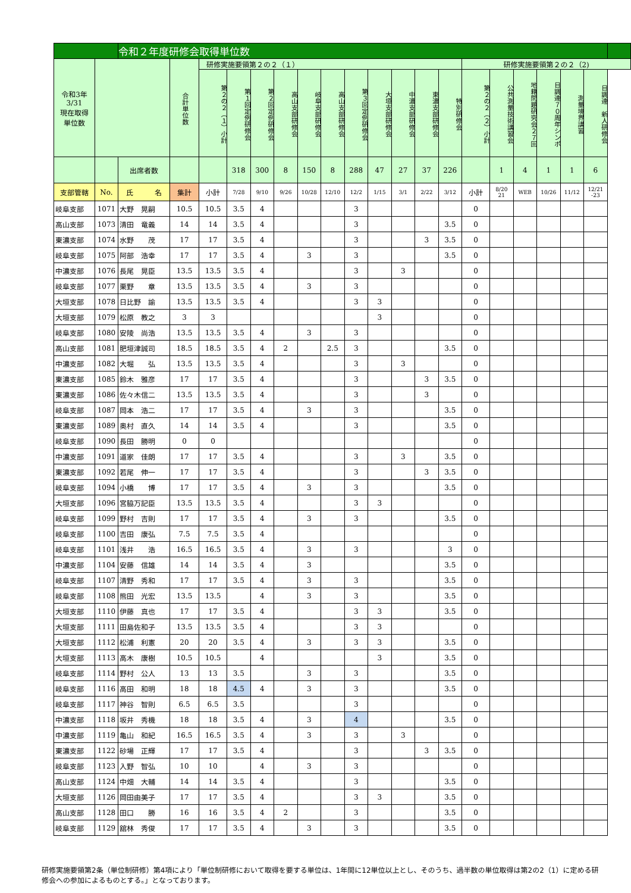| | | 令和２年度研修会取得単位数 | | | | | | | | | | | | | | | | | | | |
| 令和3年 3/31 現在取得 単位数 | | | 合計単位数 | 研修実施要領第２の２（１） | | | | | | | | | | | 研修実施要領第２の２（2) | | | | | | |
| | | | | 第２の２（１）小計 | 第１回定例研修会 | 第２回定例研修会 | 高山支部研修会 | 岐阜支部研修会 | 高山支部研修会 | 第３回定例研修会 | 大垣支部研修会 | 中濃支部研修会 | 東濃支部研修会 | 特別研修会 | 第２の２（２）小計 | 公共測量技術講習会 | 地籍問題研究会２７回 | 日調連７０周年シンポ | 測量境界講習 | 日調連 新人研修会 | |
| | | 出席者数 | | | 318 | 300 | 8 | 150 | 8 | 288 | 47 | 27 | 37 | 226 | | 1 | 4 | 1 | 1 | 6 | |
| 支部管轄 | No. | 氏 名 | 集計 | 小計 | 7/28 | 9/10 | 9/26 | 10/28 | 12/10 | 12/2 | 1/15 | 3/1 | 2/22 | 3/12 | 小計 | 8/20 21 | WEB | 10/26 | 11/12 | 12/21 -23 | |
| 岐阜支部 | 1071 | 大野 晃嗣 | 10.5 | 10.5 | 3.5 | 4 | | | | 3 | | | | | 0 | | | | | | |
| 高山支部 | 1073 | 清田 竜義 | 14 | 14 | 3.5 | 4 | | | | 3 | | | | 3.5 | 0 | | | | | | |
| 東濃支部 | 1074 | 水野 茂 | 17 | 17 | 3.5 | 4 | | | | 3 | | | 3 | 3.5 | 0 | | | | | | |
| 岐阜支部 | 1075 | 阿部 浩幸 | 17 | 17 | 3.5 | 4 | | 3 | | 3 | | | | 3.5 | 0 | | | | | | |
| 中濃支部 | 1076 | 長尾 晃臣 | 13.5 | 13.5 | 3.5 | 4 | | | | 3 | | 3 | | | 0 | | | | | | |
| 岐阜支部 | 1077 | 栗野 章 | 13.5 | 13.5 | 3.5 | 4 | | 3 | | 3 | | | | | 0 | | | | | | |
| 大垣支部 | 1078 | 日比野 諭 | 13.5 | 13.5 | 3.5 | 4 | | | | 3 | 3 | | | | 0 | | | | | | |
| 大垣支部 | 1079 | 松原 教之 | 3 | 3 | | | | | | | 3 | | | | 0 | | | | | | |
| 岐阜支部 | 1080 | 安陵 尚浩 | 13.5 | 13.5 | 3.5 | 4 | | 3 | | 3 | | | | | 0 | | | | | | |
| 高山支部 | 1081 | 肥垣津誠司 | 18.5 | 18.5 | 3.5 | 4 | 2 | | 2.5 | 3 | | | | 3.5 | 0 | | | | | | |
| 中濃支部 | 1082 | 大堀 弘 | 13.5 | 13.5 | 3.5 | 4 | | | | 3 | | 3 | | | 0 | | | | | | |
| 東濃支部 | 1085 | 鈴木 雅彦 | 17 | 17 | 3.5 | 4 | | | | 3 | | | 3 | 3.5 | 0 | | | | | | |
| 東濃支部 | 1086 | 佐々木信二 | 13.5 | 13.5 | 3.5 | 4 | | | | 3 | | | 3 | | 0 | | | | | | |
| 岐阜支部 | 1087 | 岡本 浩二 | 17 | 17 | 3.5 | 4 | | 3 | | 3 | | | | 3.5 | 0 | | | | | | |
| 東濃支部 | 1089 | 奥村 直久 | 14 | 14 | 3.5 | 4 | | | | 3 | | | | 3.5 | 0 | | | | | | |
| 岐阜支部 | 1090 | 長田 勝明 | 0 | 0 | | | | | | | | | | | 0 | | | | | | |
| 中濃支部 | 1091 | 道家 佳朗 | 17 | 17 | 3.5 | 4 | | | | 3 | | 3 | | 3.5 | 0 | | | | | | |
| 東濃支部 | 1092 | 若尾 伸一 | 17 | 17 | 3.5 | 4 | | | | 3 | | | 3 | 3.5 | 0 | | | | | | |
| 岐阜支部 | 1094 | 小橋 博 | 17 | 17 | 3.5 | 4 | | 3 | | 3 | | | | 3.5 | 0 | | | | | | |
| 大垣支部 | 1096 | 宮脇万記臣 | 13.5 | 13.5 | 3.5 | 4 | | | | 3 | 3 | | | | 0 | | | | | | |
| 岐阜支部 | 1099 | 野村 吉則 | 17 | 17 | 3.5 | 4 | | 3 | | 3 | | | | 3.5 | 0 | | | | | | |
| 岐阜支部 | 1100 | 吉田 康弘 | 7.5 | 7.5 | 3.5 | 4 | | | | | | | | | 0 | | | | | | |
| 岐阜支部 | 1101 | 浅井 浩 | 16.5 | 16.5 | 3.5 | 4 | | 3 | | 3 | | | | 3 | 0 | | | | | | |
| 中濃支部 | 1104 | 安藤 信雄 | 14 | 14 | 3.5 | 4 | | 3 | | | | | | 3.5 | 0 | | | | | | |
| 岐阜支部 | 1107 | 清野 秀和 | 17 | 17 | 3.5 | 4 | | 3 | | 3 | | | | 3.5 | 0 | | | | | | |
| 岐阜支部 | 1108 | 熊田 光宏 | 13.5 | 13.5 | | 4 | | 3 | | 3 | | | | 3.5 | 0 | | | | | | |
| 大垣支部 | 1110 | 伊藤 真也 | 17 | 17 | 3.5 | 4 | | | | 3 | 3 | | | 3.5 | 0 | | | | | | |
| 大垣支部 | 1111 | 田島佐和子 | 13.5 | 13.5 | 3.5 | 4 | | | | 3 | 3 | | | | 0 | | | | | | |
| 大垣支部 | 1112 | 松浦 利憲 | 20 | 20 | 3.5 | 4 | | 3 | | 3 | 3 | | | 3.5 | 0 | | | | | | |
| 大垣支部 | 1113 | 高木 康樹 | 10.5 | 10.5 | | 4 | | | | | 3 | | | 3.5 | 0 | | | | | | |
| 岐阜支部 | 1114 | 野村 公人 | 13 | 13 | 3.5 | | | 3 | | 3 | | | | 3.5 | 0 | | | | | | |
| 岐阜支部 | 1116 | 高田 和明 | 18 | 18 | 4.5 | 4 | | 3 | | 3 | | | | 3.5 | 0 | | | | | | |
| 岐阜支部 | 1117 | 神谷 智則 | 6.5 | 6.5 | 3.5 | | | | | 3 | | | | | 0 | | | | | | |
| 中濃支部 | 1118 | 坂井 秀機 | 18 | 18 | 3.5 | 4 | | 3 | | 4 | | | | 3.5 | 0 | | | | | | |
| 中濃支部 | 1119 | 亀山 和紀 | 16.5 | 16.5 | 3.5 | 4 | | 3 | | 3 | | 3 | | | 0 | | | | | | |
| 東濃支部 | 1122 | 砂場 正輝 | 17 | 17 | 3.5 | 4 | | | | 3 | | | 3 | 3.5 | 0 | | | | | | |
| 岐阜支部 | 1123 | 入野 智弘 | 10 | 10 | | 4 | | 3 | | 3 | | | | | 0 | | | | | | |
| 高山支部 | 1124 | 中畑 大輔 | 14 | 14 | 3.5 | 4 | | | | 3 | | | | 3.5 | 0 | | | | | | |
| 大垣支部 | 1126 | 岡田由美子 | 17 | 17 | 3.5 | 4 | | | | 3 | 3 | | | 3.5 | 0 | | | | | | |
| 高山支部 | 1128 | 田口 勝 | 16 | 16 | 3.5 | 4 | 2 | | | 3 | | | | 3.5 | 0 | | | | | | |
| 岐阜支部 | 1129 | 舘林 秀俊 | 17 | 17 | 3.5 | 4 | | 3 | | 3 | | | | 3.5 | 0 | | | | | | |
研修実施要領第2条（単位制研修）第4項により「単位制研修において取得を要する単位は、1年間に12単位以上とし、そのうち、過半数の単位取得は第2の2（1）に定める研修会への参加によるものとする。」となっております。